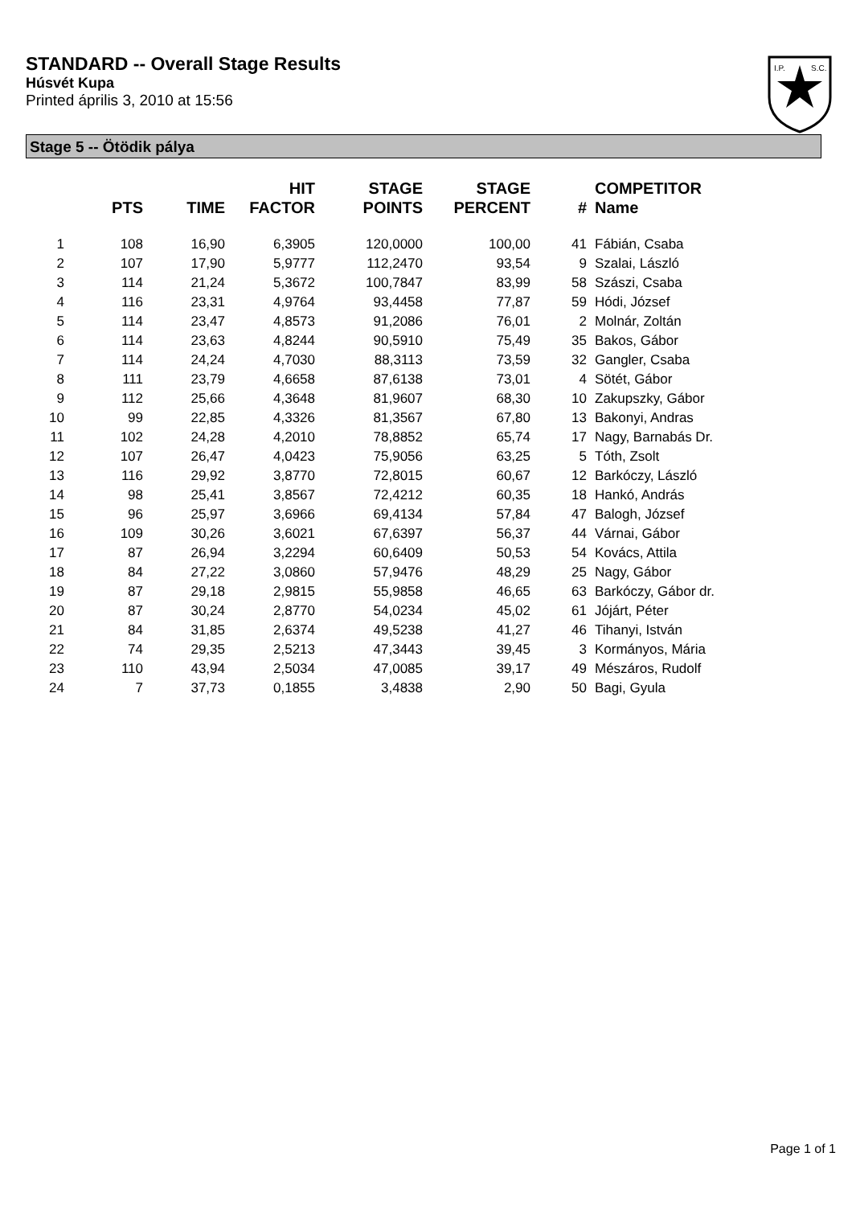STANDARD -- Overall Stage Results
Húsvét Kupa
Printed április 3, 2010 at 15:56
I.P.
S.C.
Stage 5 -- Ötödik pálya
| | PTS | TIME | HIT FACTOR | STAGE POINTS | STAGE PERCENT | # | COMPETITOR Name |
| --- | --- | --- | --- | --- | --- | --- | --- |
| 1 | 108 | 16,90 | 6,3905 | 120,0000 | 100,00 | 41 | Fábián, Csaba |
| 2 | 107 | 17,90 | 5,9777 | 112,2470 | 93,54 | 9 | Szalai, László |
| 3 | 114 | 21,24 | 5,3672 | 100,7847 | 83,99 | 58 | Szászi, Csaba |
| 4 | 116 | 23,31 | 4,9764 | 93,4458 | 77,87 | 59 | Hódi, József |
| 5 | 114 | 23,47 | 4,8573 | 91,2086 | 76,01 | 2 | Molnár, Zoltán |
| 6 | 114 | 23,63 | 4,8244 | 90,5910 | 75,49 | 35 | Bakos, Gábor |
| 7 | 114 | 24,24 | 4,7030 | 88,3113 | 73,59 | 32 | Gangler, Csaba |
| 8 | 111 | 23,79 | 4,6658 | 87,6138 | 73,01 | 4 | Sötét, Gábor |
| 9 | 112 | 25,66 | 4,3648 | 81,9607 | 68,30 | 10 | Zakupszky, Gábor |
| 10 | 99 | 22,85 | 4,3326 | 81,3567 | 67,80 | 13 | Bakonyi, Andras |
| 11 | 102 | 24,28 | 4,2010 | 78,8852 | 65,74 | 17 | Nagy, Barnabás Dr. |
| 12 | 107 | 26,47 | 4,0423 | 75,9056 | 63,25 | 5 | Tóth, Zsolt |
| 13 | 116 | 29,92 | 3,8770 | 72,8015 | 60,67 | 12 | Barkóczy, László |
| 14 | 98 | 25,41 | 3,8567 | 72,4212 | 60,35 | 18 | Hankó, András |
| 15 | 96 | 25,97 | 3,6966 | 69,4134 | 57,84 | 47 | Balogh, József |
| 16 | 109 | 30,26 | 3,6021 | 67,6397 | 56,37 | 44 | Várnai, Gábor |
| 17 | 87 | 26,94 | 3,2294 | 60,6409 | 50,53 | 54 | Kovács, Attila |
| 18 | 84 | 27,22 | 3,0860 | 57,9476 | 48,29 | 25 | Nagy, Gábor |
| 19 | 87 | 29,18 | 2,9815 | 55,9858 | 46,65 | 63 | Barkóczy, Gábor dr. |
| 20 | 87 | 30,24 | 2,8770 | 54,0234 | 45,02 | 61 | Jójárt, Péter |
| 21 | 84 | 31,85 | 2,6374 | 49,5238 | 41,27 | 46 | Tihanyi, István |
| 22 | 74 | 29,35 | 2,5213 | 47,3443 | 39,45 | 3 | Kormányos, Mária |
| 23 | 110 | 43,94 | 2,5034 | 47,0085 | 39,17 | 49 | Mészáros, Rudolf |
| 24 | 7 | 37,73 | 0,1855 | 3,4838 | 2,90 | 50 | Bagi, Gyula |
Page 1 of 1